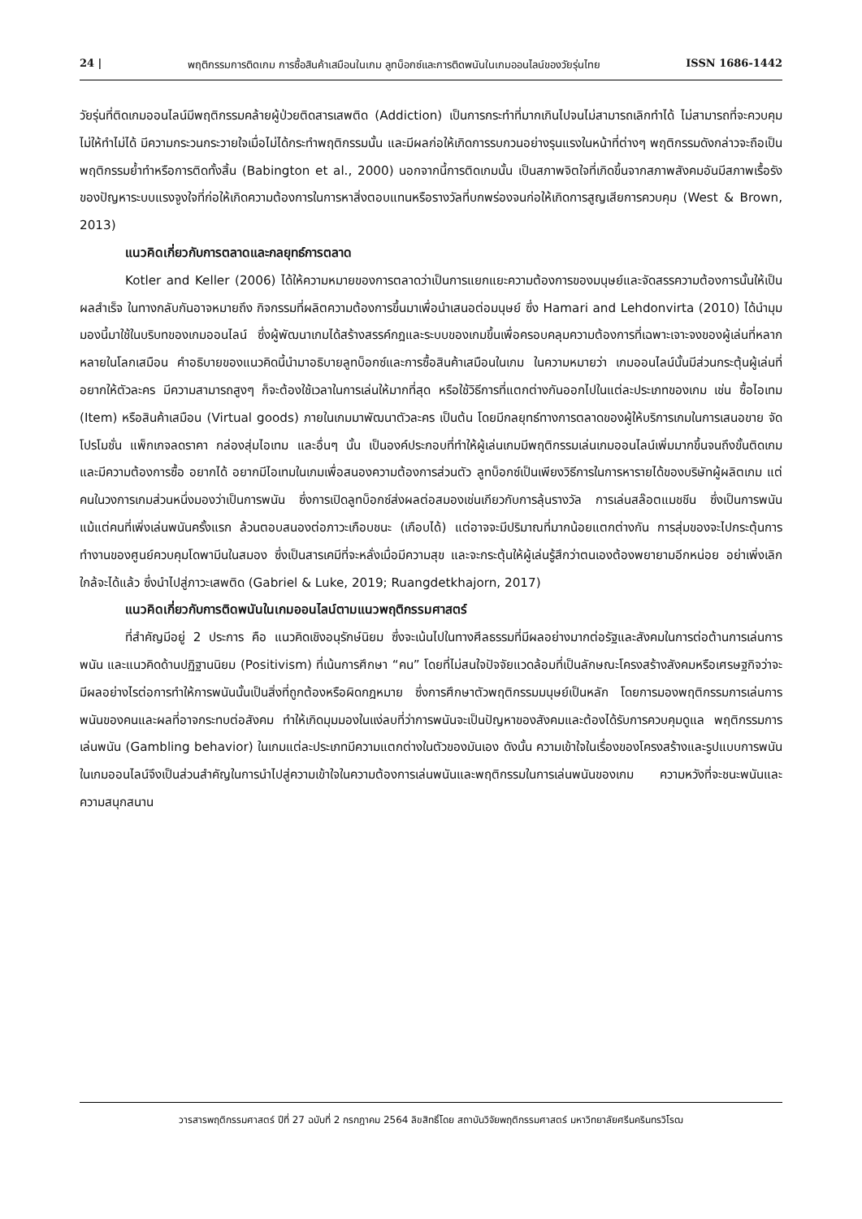24 | พฤติกรรมการติดเกม การซื้อสินค้าเสมือนในเกม ลูทบ็อกซ์และการติดพนันในเกมออนไลน์ของวัยรุ่นไทย ISSN 1686-1442
วัยรุ่นที่ติดเกมออนไลน์มีพฤติกรรมคล้ายผู้ป่วยติดสารเสพติด (Addiction) เป็นการกระทำที่มากเกินไปจนไม่สามารถเลิกทำได้ ไม่สามารถที่จะควบคุมไม่ให้ทำไม่ได้ มีความกระวนกระวายใจเมื่อไม่ได้กระทำพฤติกรรมนั้น และมีผลก่อให้เกิดการรบกวนอย่างรุนแรงในหน้าที่ต่างๆ พฤติกรรมดังกล่าวจะถือเป็นพฤติกรรมย้ำทำหรือการติดทั้งสิ้น (Babington et al., 2000) นอกจากนี้การติดเกมนั้น เป็นสภาพจิตใจที่เกิดขึ้นจากสภาพสังคมอันมีสภาพเรื้อรังของปัญหาระบบแรงจูงใจที่ก่อให้เกิดความต้องการในการหาสิ่งตอบแทนหรือรางวัลที่บกพร่องจนก่อให้เกิดการสูญเสียการควบคุม (West & Brown, 2013)
แนวคิดเกี่ยวกับการตลาดและกลยุทธ์การตลาด
Kotler and Keller (2006) ได้ให้ความหมายของการตลาดว่าเป็นการแยกแยะความต้องการของมนุษย์และจัดสรรความต้องการนั้นให้เป็นผลสำเร็จ ในทางกลับกันอาจหมายถึง กิจกรรมที่ผลิตความต้องการขึ้นมาเพื่อนำเสนอต่อมนุษย์ ซึ่ง Hamari and Lehdonvirta (2010) ได้นำมุมมองนี้มาใช้ในบริบทของเกมออนไลน์ ซึ่งผู้พัฒนาเกมได้สร้างสรรค์กฎและระบบของเกมขึ้นเพื่อครอบคลุมความต้องการที่เฉพาะเจาะจงของผู้เล่นที่หลากหลายในโลกเสมือน คำอธิบายของแนวคิดนี้นำมาอธิบายลูทบ็อกซ์และการซื้อสินค้าเสมือนในเกม ในความหมายว่า เกมออนไลน์นั้นมีส่วนกระตุ้นผู้เล่นที่อยากให้ตัวละคร มีความสามารถสูงๆ ก็จะต้องใช้เวลาในการเล่นให้มากที่สุด หรือใช้วิธีการที่แตกต่างกันออกไปในแต่ละประเภทของเกม เช่น ซื้อไอเทม (Item) หรือสินค้าเสมือน (Virtual goods) ภายในเกมมาพัฒนาตัวละคร เป็นต้น โดยมีกลยุทธ์ทางการตลาดของผู้ให้บริการเกมในการเสนอขาย จัดโปรโมชั่น แพ็กเกจลดราคา กล่องสุ่มไอเทม และอื่นๆ นั้น เป็นองค์ประกอบที่ทำให้ผู้เล่นเกมมีพฤติกรรมเล่นเกมออนไลน์เพิ่มมากขึ้นจนถึงขั้นติดเกม และมีความต้องการซื้อ อยากได้ อยากมีไอเทมในเกมเพื่อสนองความต้องการส่วนตัว ลูทบ็อกซ์เป็นเพียงวิธีการในการหารายได้ของบริษัทผู้ผลิตเกม แต่คนในวงการเกมส่วนหนึ่งมองว่าเป็นการพนัน ซึ่งการเปิดลูทบ็อกซ์ส่งผลต่อสมองเช่นเกียวกับการลุ้นรางวัล การเล่นสล๊อตแมชชีน ซึ่งเป็นการพนัน แม้แต่คนที่เพิ่งเล่นพนันครั้งแรก ล้วนตอบสนองต่อภาวะเกือบชนะ (เกือบได้) แต่อาจจะมีปริมาณที่มากน้อยแตกต่างกัน การสุ่มของจะไปกระตุ้นการทำงานของศูนย์ควบคุมโดพามีนในสมอง ซึ่งเป็นสารเคมีที่จะหลั่งเมื่อมีความสุข และจะกระตุ้นให้ผู้เล่นรู้สึกว่าตนเองต้องพยายามอีกหน่อย อย่าเพิ่งเลิก ใกล้จะได้แล้ว ซึ่งนำไปสู่ภาวะเสพติด (Gabriel & Luke, 2019; Ruangdetkhajorn, 2017)
แนวคิดเกี่ยวกับการติดพนันในเกมออนไลน์ตามแนวพฤติกรรมศาสตร์
ที่สำคัญมีอยู่ 2 ประการ คือ แนวคิดเชิงอนุรักษ์นิยม ซึ่งจะเน้นไปในทางศีลธรรมที่มีผลอย่างมากต่อรัฐและสังคมในการต่อต้านการเล่นการพนัน และแนวคิดด้านปฏิฐานนิยม (Positivism) ที่เน้นการศึกษา “คน” โดยที่ไม่สนใจปัจจัยแวดล้อมที่เป็นลักษณะโครงสร้างสังคมหรือเศรษฐกิจว่าจะมีผลอย่างไรต่อการทำให้การพนันนั้นเป็นสิ่งที่ถูกต้องหรือผิดกฎหมาย ซึ่งการศึกษาตัวพฤติกรรมมนุษย์เป็นหลัก โดยการมองพฤติกรรมการเล่นการพนันของคนและผลที่อาจกระทบต่อสังคม ทำให้เกิดมุมมองในแง่ลบที่ว่าการพนันจะเป็นปัญหาของสังคมและต้องได้รับการควบคุมดูแล พฤติกรรมการเล่นพนัน (Gambling behavior) ในเกมแต่ละประเภทมีความแตกต่างในตัวของมันเอง ดังนั้น ความเข้าใจในเรื่องของโครงสร้างและรูปแบบการพนันในเกมออนไลน์จึงเป็นส่วนสำคัญในการนำไปสู่ความเข้าใจในความต้องการเล่นพนันและพฤติกรรมในการเล่นพนันของเกม ความหวังที่จะชนะพนันและความสนุกสนาน
วารสารพฤติกรรมศาสตร์ ปีที่ 27 ฉบับที่ 2 กรกฎาคม 2564 ลิขสิทธิ์โดย สถาบันวิจัยพฤติกรรมศาสตร์ มหาวิทยาลัยศรีนครินทรวิโรฒ